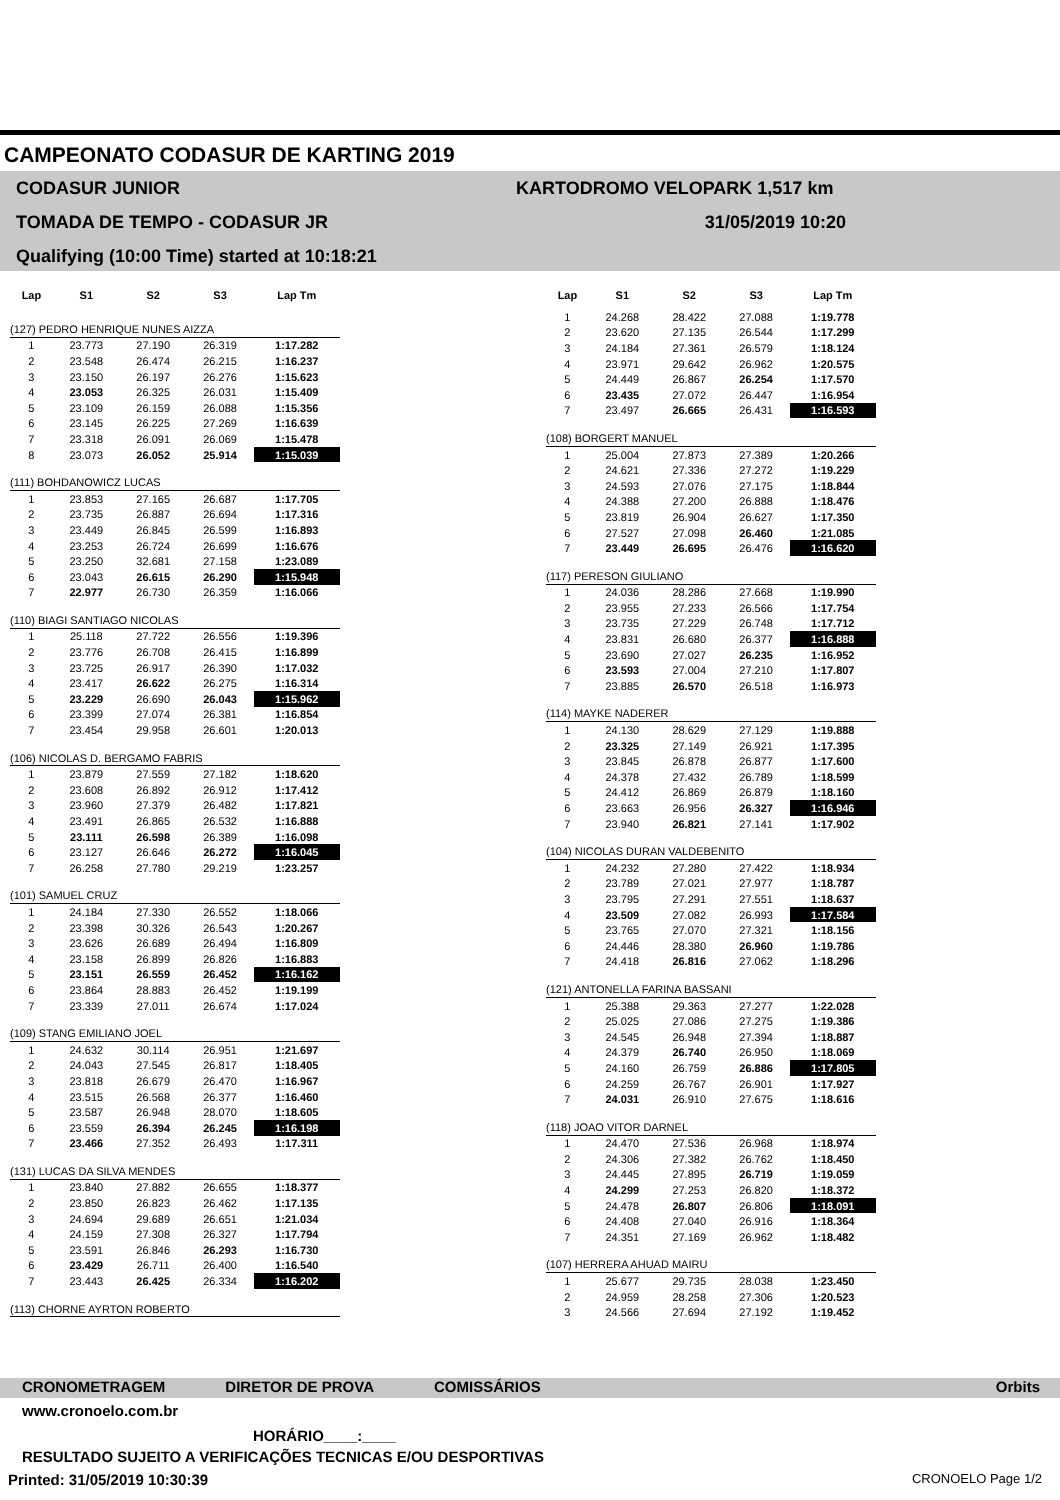CAMPEONATO CODASUR DE KARTING 2019
CODASUR JUNIOR
TOMADA DE TEMPO - CODASUR JR
Qualifying (10:00 Time) started at 10:18:21
KARTODROMO VELOPARK 1,517 km
31/05/2019 10:20
| Lap | S1 | S2 | S3 | Lap Tm |
| --- | --- | --- | --- | --- |
| (127) PEDRO HENRIQUE NUNES AIZZA | | | | |
| 1 | 23.773 | 27.190 | 26.319 | 1:17.282 |
| 2 | 23.548 | 26.474 | 26.215 | 1:16.237 |
| 3 | 23.150 | 26.197 | 26.276 | 1:15.623 |
| 4 | 23.053 | 26.325 | 26.031 | 1:15.409 |
| 5 | 23.109 | 26.159 | 26.088 | 1:15.356 |
| 6 | 23.145 | 26.225 | 27.269 | 1:16.639 |
| 7 | 23.318 | 26.091 | 26.069 | 1:15.478 |
| 8 | 23.073 | 26.052 | 25.914 | 1:15.039 |
| (111) BOHDANOWICZ LUCAS | | | | |
| 1 | 23.853 | 27.165 | 26.687 | 1:17.705 |
| 2 | 23.735 | 26.887 | 26.694 | 1:17.316 |
| 3 | 23.449 | 26.845 | 26.599 | 1:16.893 |
| 4 | 23.253 | 26.724 | 26.699 | 1:16.676 |
| 5 | 23.250 | 32.681 | 27.158 | 1:23.089 |
| 6 | 23.043 | 26.615 | 26.290 | 1:15.948 |
| 7 | 22.977 | 26.730 | 26.359 | 1:16.066 |
| (110) BIAGI SANTIAGO NICOLAS | | | | |
| 1 | 25.118 | 27.722 | 26.556 | 1:19.396 |
| 2 | 23.776 | 26.708 | 26.415 | 1:16.899 |
| 3 | 23.725 | 26.917 | 26.390 | 1:17.032 |
| 4 | 23.417 | 26.622 | 26.275 | 1:16.314 |
| 5 | 23.229 | 26.690 | 26.043 | 1:15.962 |
| 6 | 23.399 | 27.074 | 26.381 | 1:16.854 |
| 7 | 23.454 | 29.958 | 26.601 | 1:20.013 |
| (106) NICOLAS D. BERGAMO FABRIS | | | | |
| 1 | 23.879 | 27.559 | 27.182 | 1:18.620 |
| 2 | 23.608 | 26.892 | 26.912 | 1:17.412 |
| 3 | 23.960 | 27.379 | 26.482 | 1:17.821 |
| 4 | 23.491 | 26.865 | 26.532 | 1:16.888 |
| 5 | 23.111 | 26.598 | 26.389 | 1:16.098 |
| 6 | 23.127 | 26.646 | 26.272 | 1:16.045 |
| 7 | 26.258 | 27.780 | 29.219 | 1:23.257 |
| (101) SAMUEL CRUZ | | | | |
| 1 | 24.184 | 27.330 | 26.552 | 1:18.066 |
| 2 | 23.398 | 30.326 | 26.543 | 1:20.267 |
| 3 | 23.626 | 26.689 | 26.494 | 1:16.809 |
| 4 | 23.158 | 26.899 | 26.826 | 1:16.883 |
| 5 | 23.151 | 26.559 | 26.452 | 1:16.162 |
| 6 | 23.864 | 28.883 | 26.452 | 1:19.199 |
| 7 | 23.339 | 27.011 | 26.674 | 1:17.024 |
| (109) STANG EMILIANO JOEL | | | | |
| 1 | 24.632 | 30.114 | 26.951 | 1:21.697 |
| 2 | 24.043 | 27.545 | 26.817 | 1:18.405 |
| 3 | 23.818 | 26.679 | 26.470 | 1:16.967 |
| 4 | 23.515 | 26.568 | 26.377 | 1:16.460 |
| 5 | 23.587 | 26.948 | 28.070 | 1:18.605 |
| 6 | 23.559 | 26.394 | 26.245 | 1:16.198 |
| 7 | 23.466 | 27.352 | 26.493 | 1:17.311 |
| (131) LUCAS DA SILVA MENDES | | | | |
| 1 | 23.840 | 27.882 | 26.655 | 1:18.377 |
| 2 | 23.850 | 26.823 | 26.462 | 1:17.135 |
| 3 | 24.694 | 29.689 | 26.651 | 1:21.034 |
| 4 | 24.159 | 27.308 | 26.327 | 1:17.794 |
| 5 | 23.591 | 26.846 | 26.293 | 1:16.730 |
| 6 | 23.429 | 26.711 | 26.400 | 1:16.540 |
| 7 | 23.443 | 26.425 | 26.334 | 1:16.202 |
| (113) CHORNE AYRTON ROBERTO | | | | |
| Lap | S1 | S2 | S3 | Lap Tm |
| --- | --- | --- | --- | --- |
| 1 | 24.268 | 28.422 | 27.088 | 1:19.778 |
| 2 | 23.620 | 27.135 | 26.544 | 1:17.299 |
| 3 | 24.184 | 27.361 | 26.579 | 1:18.124 |
| 4 | 23.971 | 29.642 | 26.962 | 1:20.575 |
| 5 | 24.449 | 26.867 | 26.254 | 1:17.570 |
| 6 | 23.435 | 27.072 | 26.447 | 1:16.954 |
| 7 | 23.497 | 26.665 | 26.431 | 1:16.593 |
| (108) BORGERT MANUEL | | | | |
| 1 | 25.004 | 27.873 | 27.389 | 1:20.266 |
| 2 | 24.621 | 27.336 | 27.272 | 1:19.229 |
| 3 | 24.593 | 27.076 | 27.175 | 1:18.844 |
| 4 | 24.388 | 27.200 | 26.888 | 1:18.476 |
| 5 | 23.819 | 26.904 | 26.627 | 1:17.350 |
| 6 | 27.527 | 27.098 | 26.460 | 1:21.085 |
| 7 | 23.449 | 26.695 | 26.476 | 1:16.620 |
| (117) PERESON GIULIANO | | | | |
| 1 | 24.036 | 28.286 | 27.668 | 1:19.990 |
| 2 | 23.955 | 27.233 | 26.566 | 1:17.754 |
| 3 | 23.735 | 27.229 | 26.748 | 1:17.712 |
| 4 | 23.831 | 26.680 | 26.377 | 1:16.888 |
| 5 | 23.690 | 27.027 | 26.235 | 1:16.952 |
| 6 | 23.593 | 27.004 | 27.210 | 1:17.807 |
| 7 | 23.885 | 26.570 | 26.518 | 1:16.973 |
| (114) MAYKE NADERER | | | | |
| 1 | 24.130 | 28.629 | 27.129 | 1:19.888 |
| 2 | 23.325 | 27.149 | 26.921 | 1:17.395 |
| 3 | 23.845 | 26.878 | 26.877 | 1:17.600 |
| 4 | 24.378 | 27.432 | 26.789 | 1:18.599 |
| 5 | 24.412 | 26.869 | 26.879 | 1:18.160 |
| 6 | 23.663 | 26.956 | 26.327 | 1:16.946 |
| 7 | 23.940 | 26.821 | 27.141 | 1:17.902 |
| (104) NICOLAS DURAN VALDEBENITO | | | | |
| 1 | 24.232 | 27.280 | 27.422 | 1:18.934 |
| 2 | 23.789 | 27.021 | 27.977 | 1:18.787 |
| 3 | 23.795 | 27.291 | 27.551 | 1:18.637 |
| 4 | 23.509 | 27.082 | 26.993 | 1:17.584 |
| 5 | 23.765 | 27.070 | 27.321 | 1:18.156 |
| 6 | 24.446 | 28.380 | 26.960 | 1:19.786 |
| 7 | 24.418 | 26.816 | 27.062 | 1:18.296 |
| (121) ANTONELLA FARINA BASSANI | | | | |
| 1 | 25.388 | 29.363 | 27.277 | 1:22.028 |
| 2 | 25.025 | 27.086 | 27.275 | 1:19.386 |
| 3 | 24.545 | 26.948 | 27.394 | 1:18.887 |
| 4 | 24.379 | 26.740 | 26.950 | 1:18.069 |
| 5 | 24.160 | 26.759 | 26.886 | 1:17.805 |
| 6 | 24.259 | 26.767 | 26.901 | 1:17.927 |
| 7 | 24.031 | 26.910 | 27.675 | 1:18.616 |
| (118) JOAO VITOR DARNEL | | | | |
| 1 | 24.470 | 27.536 | 26.968 | 1:18.974 |
| 2 | 24.306 | 27.382 | 26.762 | 1:18.450 |
| 3 | 24.445 | 27.895 | 26.719 | 1:19.059 |
| 4 | 24.299 | 27.253 | 26.820 | 1:18.372 |
| 5 | 24.478 | 26.807 | 26.806 | 1:18.091 |
| 6 | 24.408 | 27.040 | 26.916 | 1:18.364 |
| 7 | 24.351 | 27.169 | 26.962 | 1:18.482 |
| (107) HERRERA AHUAD MAIRU | | | | |
| 1 | 25.677 | 29.735 | 28.038 | 1:23.450 |
| 2 | 24.959 | 28.258 | 27.306 | 1:20.523 |
| 3 | 24.566 | 27.694 | 27.192 | 1:19.452 |
CRONOMETRAGEM DIRETOR DE PROVA COMISSÁRIOS Orbits
www.cronoelo.com.br
HORÁRIO____:____
RESULTADO SUJEITO A VERIFICAÇÕES TECNICAS E/OU DESPORTIVAS
Printed: 31/05/2019 10:30:39 CRONOELO Page 1/2